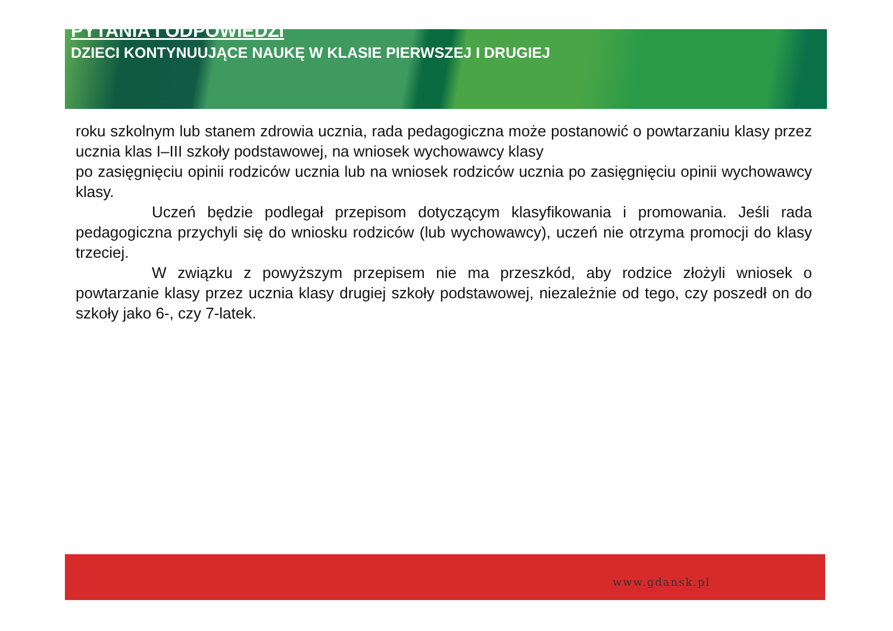PYTANIA I ODPOWIEDZI
DZIECI KONTYNUUJĄCE NAUKĘ W KLASIE PIERWSZEJ I DRUGIEJ
roku szkolnym lub stanem zdrowia ucznia, rada pedagogiczna może postanowić o powtarzaniu klasy przez ucznia klas I–III szkoły podstawowej, na wniosek wychowawcy klasy
po zasięgnięciu opinii rodziców ucznia lub na wniosek rodziców ucznia po zasięgnięciu opinii wychowawcy klasy.
Uczeń będzie podlegał przepisom dotyczącym klasyfikowania i promowania. Jeśli rada pedagogiczna przychyli się do wniosku rodziców (lub wychowawcy), uczeń nie otrzyma promocji do klasy trzeciej.
W związku z powyższym przepisem nie ma przeszkód, aby rodzice złożyli wniosek o powtarzanie klasy przez ucznia klasy drugiej szkoły podstawowej, niezależnie od tego, czy poszedł on do szkoły jako 6-, czy 7-latek.
www.gdansk.pl